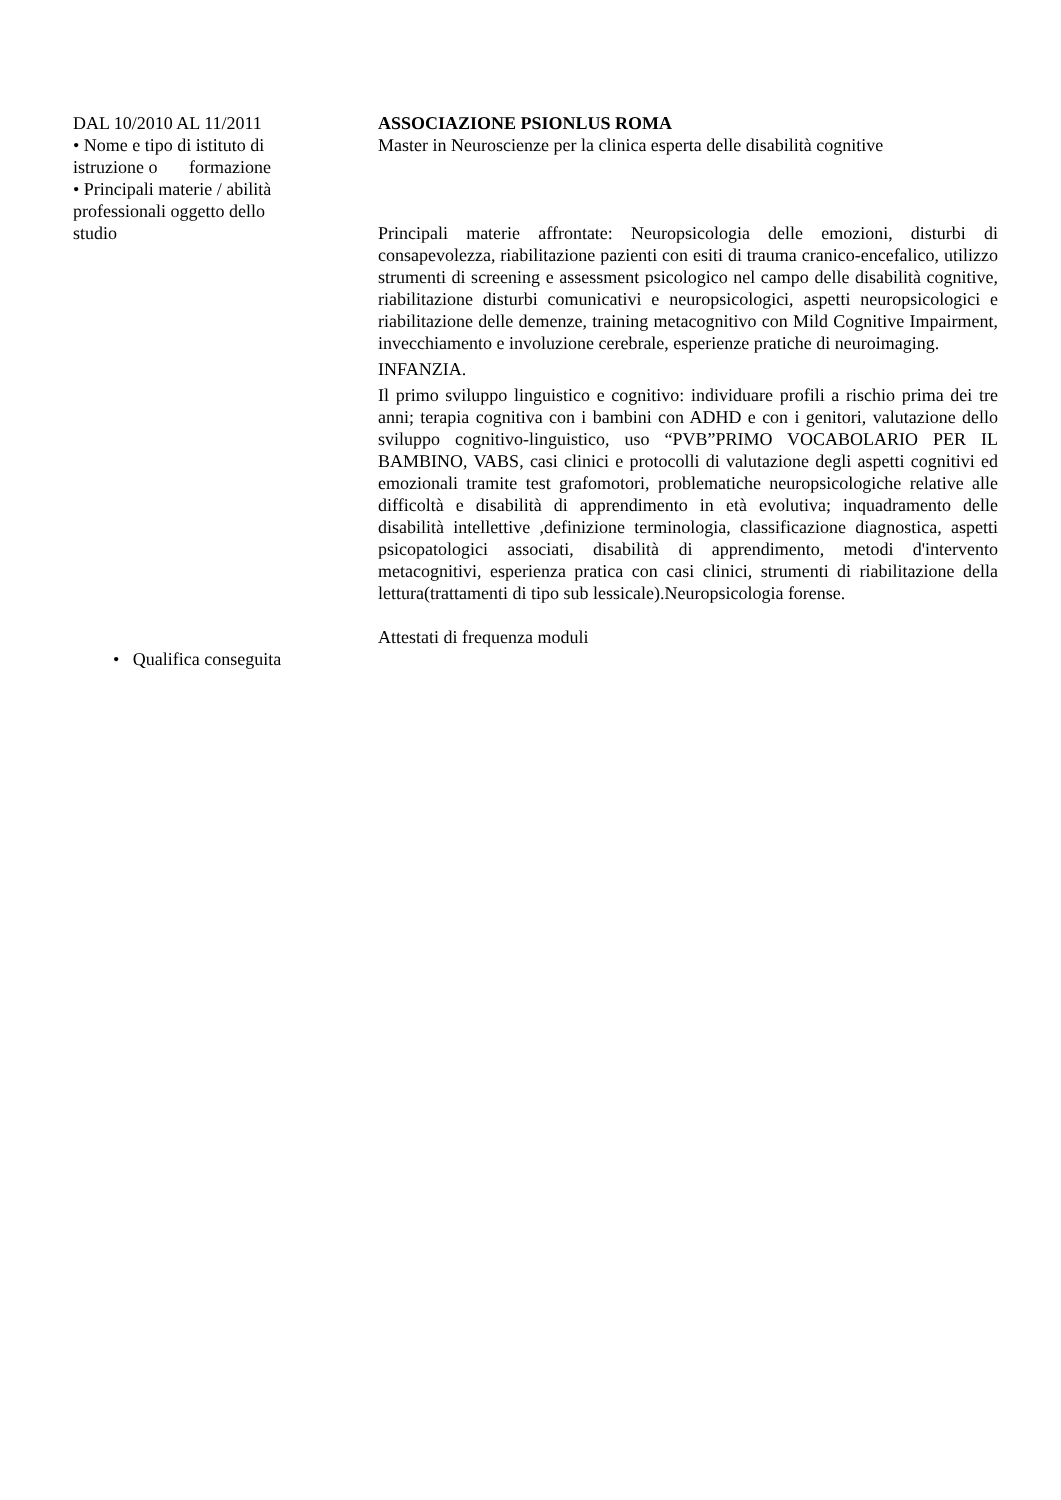DAL 10/2010 AL 11/2011
• Nome e tipo di istituto di istruzione o formazione
• Principali materie / abilità professionali oggetto dello studio
ASSOCIAZIONE PSIONLUS ROMA
Master in Neuroscienze per la clinica esperta delle disabilità cognitive
Principali materie affrontate: Neuropsicologia delle emozioni, disturbi di consapevolezza, riabilitazione pazienti con esiti di trauma cranico-encefalico, utilizzo strumenti di screening e assessment psicologico nel campo delle disabilità cognitive, riabilitazione disturbi comunicativi e neuropsicologici, aspetti neuropsicologici e riabilitazione delle demenze, training metacognitivo con Mild Cognitive Impairment, invecchiamento e involuzione cerebrale, esperienze pratiche di neuroimaging.
INFANZIA.
Il primo sviluppo linguistico e cognitivo: individuare profili a rischio prima dei tre anni; terapia cognitiva con i bambini con ADHD e con i genitori, valutazione dello sviluppo cognitivo-linguistico, uso “PVB”PRIMO VOCABOLARIO PER IL BAMBINO, VABS, casi clinici e protocolli di valutazione degli aspetti cognitivi ed emozionali tramite test grafomotori, problematiche neuropsicologiche relative alle difficoltà e disabilità di apprendimento in età evolutiva; inquadramento delle disabilità intellettive ,definizione terminologia, classificazione diagnostica, aspetti psicopatologici associati, disabilità di apprendimento, metodi d'intervento metacognitivi, esperienza pratica con casi clinici, strumenti di riabilitazione della lettura(trattamenti di tipo sub lessicale).Neuropsicologia forense.
• Qualifica conseguita
Attestati di frequenza moduli